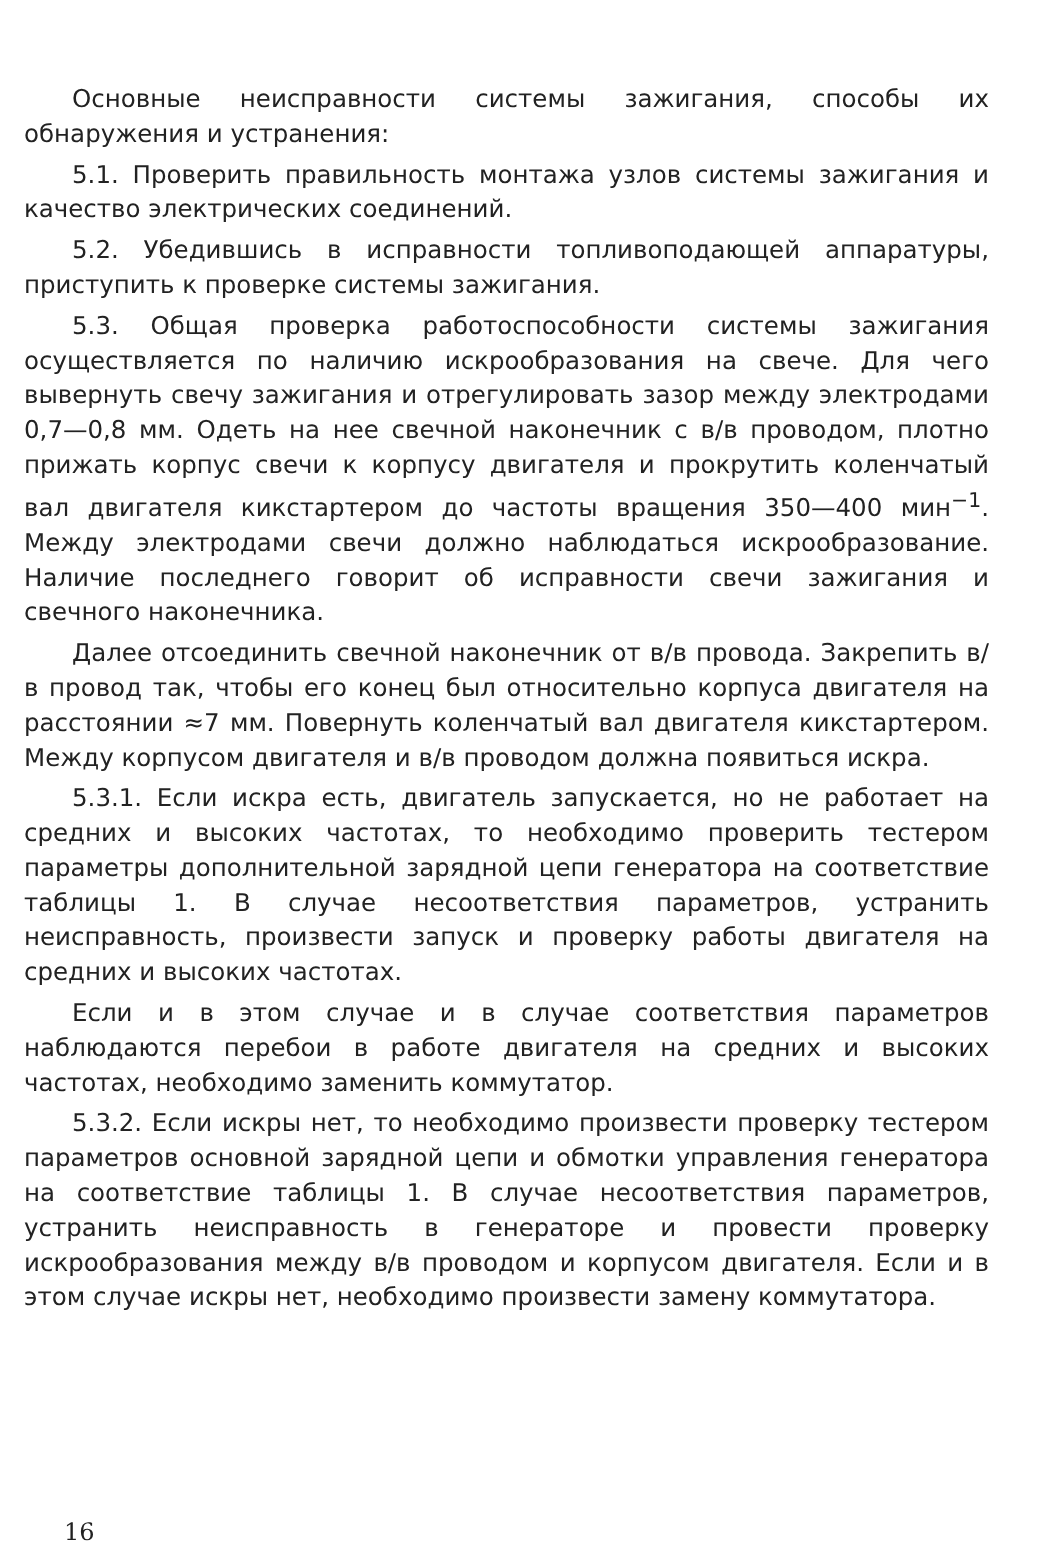Основные неисправности системы зажигания, способы их обнаружения и устранения:
5.1. Проверить правильность монтажа узлов системы зажигания и качество электрических соединений.
5.2. Убедившись в исправности топливоподающей аппаратуры, приступить к проверке системы зажигания.
5.3. Общая проверка работоспособности системы зажигания осуществляется по наличию искрообразования на свече. Для чего вывернуть свечу зажигания и отрегулировать зазор между электродами 0,7—0,8 мм. Одеть на нее свечной наконечник с в/в проводом, плотно прижать корпус свечи к корпусу двигателя и прокрутить коленчатый вал двигателя кикстартером до частоты вращения 350—400 мин<sup>−1</sup>. Между электродами свечи должно наблюдаться искрообразование. Наличие последнего говорит об исправности свечи зажигания и свечного наконечника.
Далее отсоединить свечной наконечник от в/в провода. Закрепить в/в провод так, чтобы его конец был относительно корпуса двигателя на расстоянии ≈7 мм. Повернуть коленчатый вал двигателя кикстартером. Между корпусом двигателя и в/в проводом должна появиться искра.
5.3.1. Если искра есть, двигатель запускается, но не работает на средних и высоких частотах, то необходимо проверить тестером параметры дополнительной зарядной цепи генератора на соответствие таблицы 1. В случае несоответствия параметров, устранить неисправность, произвести запуск и проверку работы двигателя на средних и высоких частотах.
Если и в этом случае и в случае соответствия параметров наблюдаются перебои в работе двигателя на средних и высоких частотах, необходимо заменить коммутатор.
5.3.2. Если искры нет, то необходимо произвести проверку тестером параметров основной зарядной цепи и обмотки управления генератора на соответствие таблицы 1. В случае несоответствия параметров, устранить неисправность в генераторе и провести проверку искрообразования между в/в проводом и корпусом двигателя. Если и в этом случае искры нет, необходимо произвести замену коммутатора.
16